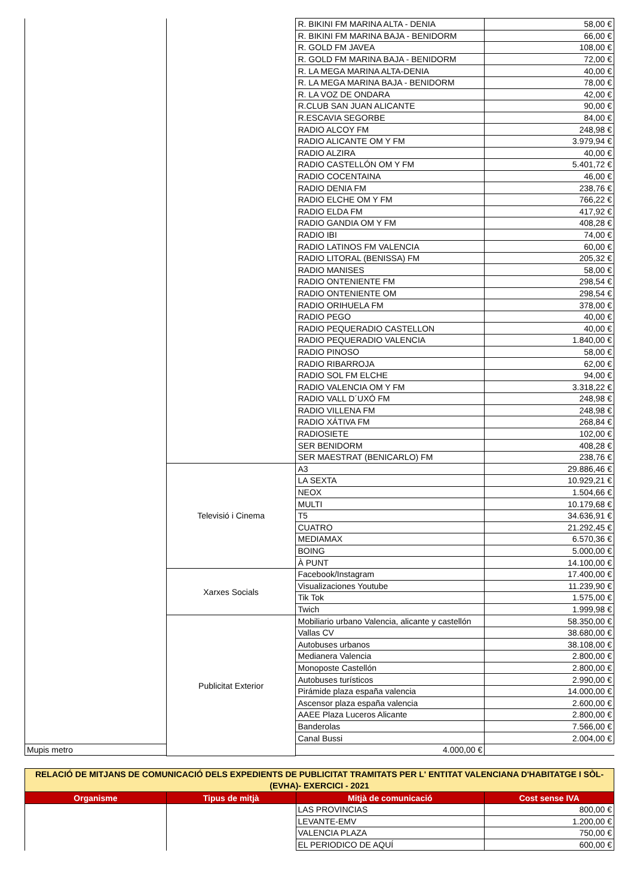| | | R. BIKINI FM MARINA ALTA - DENIA | 58,00 € |
| | | R. BIKINI FM MARINA BAJA - BENIDORM | 66,00 € |
| | | R. GOLD FM JAVEA | 108,00 € |
| | | R. GOLD FM MARINA BAJA - BENIDORM | 72,00 € |
| | | R. LA MEGA MARINA ALTA-DENIA | 40,00 € |
| | | R. LA MEGA MARINA BAJA - BENIDORM | 78,00 € |
| | | R. LA VOZ DE ONDARA | 42,00 € |
| | | R.CLUB SAN JUAN ALICANTE | 90,00 € |
| | | R.ESCAVIA SEGORBE | 84,00 € |
| | | RADIO ALCOY FM | 248,98 € |
| | | RADIO ALICANTE OM Y FM | 3.979,94 € |
| | | RADIO ALZIRA | 40,00 € |
| | | RADIO CASTELLÓN OM Y FM | 5.401,72 € |
| | | RADIO COCENTAINA | 46,00 € |
| | | RADIO DENIA FM | 238,76 € |
| | | RADIO ELCHE OM Y FM | 766,22 € |
| | | RADIO ELDA FM | 417,92 € |
| | | RADIO GANDIA OM Y FM | 408,28 € |
| | | RADIO IBI | 74,00 € |
| | | RADIO LATINOS FM VALENCIA | 60,00 € |
| | | RADIO LITORAL (BENISSA) FM | 205,32 € |
| | | RADIO MANISES | 58,00 € |
| | | RADIO ONTENIENTE FM | 298,54 € |
| | | RADIO ONTENIENTE OM | 298,54 € |
| | | RADIO ORIHUELA FM | 378,00 € |
| | | RADIO PEGO | 40,00 € |
| | | RADIO PEQUERADIO CASTELLON | 40,00 € |
| | | RADIO PEQUERADIO VALENCIA | 1.840,00 € |
| | | RADIO PINOSO | 58,00 € |
| | | RADIO RIBARROJA | 62,00 € |
| | | RADIO SOL FM ELCHE | 94,00 € |
| | | RADIO VALENCIA OM Y FM | 3.318,22 € |
| | | RADIO VALL D´UXÓ FM | 248,98 € |
| | | RADIO VILLENA FM | 248,98 € |
| | | RADIO XÁTIVA FM | 268,84 € |
| | | RADIOSIETE | 102,00 € |
| | | SER BENIDORM | 408,28 € |
| | | SER MAESTRAT (BENICARLO) FM | 238,76 € |
| | Televisió i Cinema | A3 | 29.886,46 € |
| | | LA SEXTA | 10.929,21 € |
| | | NEOX | 1.504,66 € |
| | | MULTI | 10.179,68 € |
| | | T5 | 34.636,91 € |
| | | CUATRO | 21.292,45 € |
| | | MEDIAMAX | 6.570,36 € |
| | | BOING | 5.000,00 € |
| | | À PUNT | 14.100,00 € |
| | Xarxes Socials | Facebook/Instagram | 17.400,00 € |
| | | Visualizaciones Youtube | 11.239,90 € |
| | | Tik Tok | 1.575,00 € |
| | | Twich | 1.999,98 € |
| | Publicitat Exterior | Mobiliario urbano Valencia, alicante y castellón | 58.350,00 € |
| | | Vallas CV | 38.680,00 € |
| | | Autobuses urbanos | 38.108,00 € |
| | | Medianera Valencia | 2.800,00 € |
| | | Monoposte Castellón | 2.800,00 € |
| | | Autobuses turísticos | 2.990,00 € |
| | | Pirámide plaza españa valencia | 14.000,00 € |
| | | Ascensor plaza españa valencia | 2.600,00 € |
| | | AAEE Plaza Luceros Alicante | 2.800,00 € |
| | | Banderolas | 7.566,00 € |
| | | Canal Bussi | 2.004,00 € |
| Mupis metro | | 4.000,00 € | |
| RELACIÓ DE MITJANS DE COMUNICACIÓ DELS EXPEDIENTS DE PUBLICITAT TRAMITATS PER L' ENTITAT VALENCIANA D'HABITATGE I SÒL- (EVHA)- EXERCICI - 2021 | | | |
| Organisme | Tipus de mitjà | Mitjà de comunicació | Cost sense IVA |
| | | LAS PROVINCIAS | 800,00 € |
| | | LEVANTE-EMV | 1.200,00 € |
| | | VALENCIA PLAZA | 750,00 € |
| | | EL PERIODICO DE AQUÍ | 600,00 € |